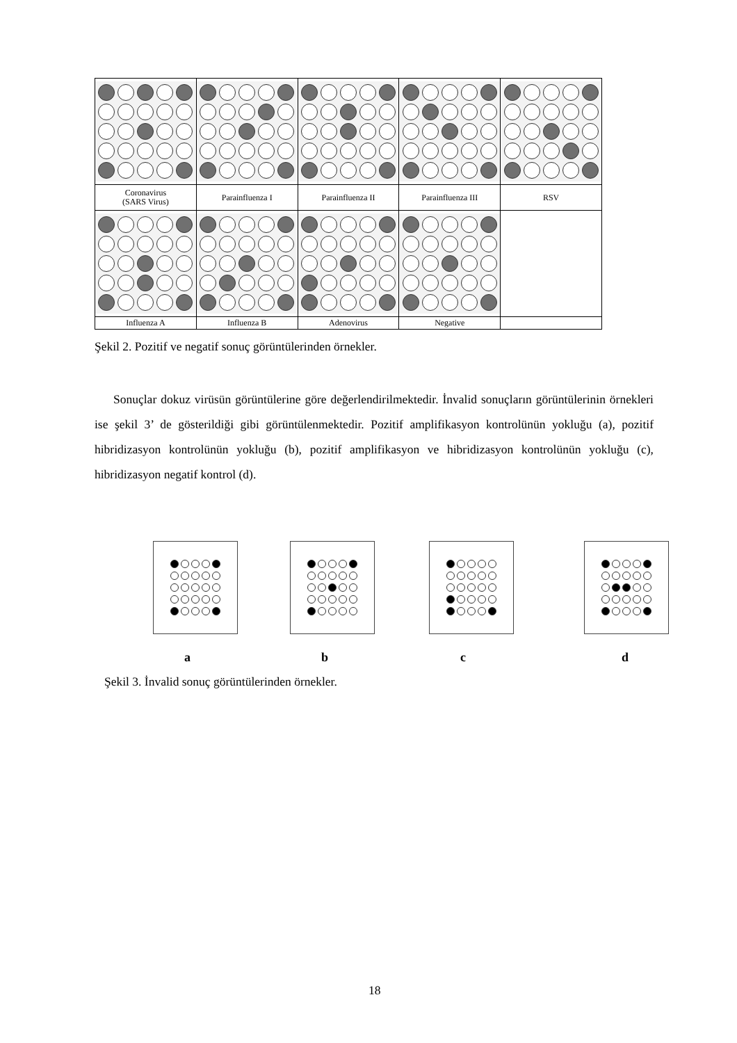| Coronavirus (SARS Virus) | Parainfluenza I | Parainfluenza II | Parainfluenza III | RSV |
| Influenza A | Influenza B | Adenovirus | Negative | |
Şekil 2. Pozitif ve negatif sonuç görüntülerinden örnekler.
Sonuçlar dokuz virüsün görüntülerine göre değerlendirilmektedir. İnvalid sonuçların görüntülerinin örnekleri ise şekil 3’ de gösterildiği gibi görüntülenmektedir. Pozitif amplifikasyon kontrolünün yokluğu (a), pozitif hibridizasyon kontrolünün yokluğu (b), pozitif amplifikasyon ve hibridizasyon kontrolünün yokluğu (c), hibridizasyon negatif kontrol (d).
a b c d
Şekil 3. İnvalid sonuç görüntülerinden örnekler.
18